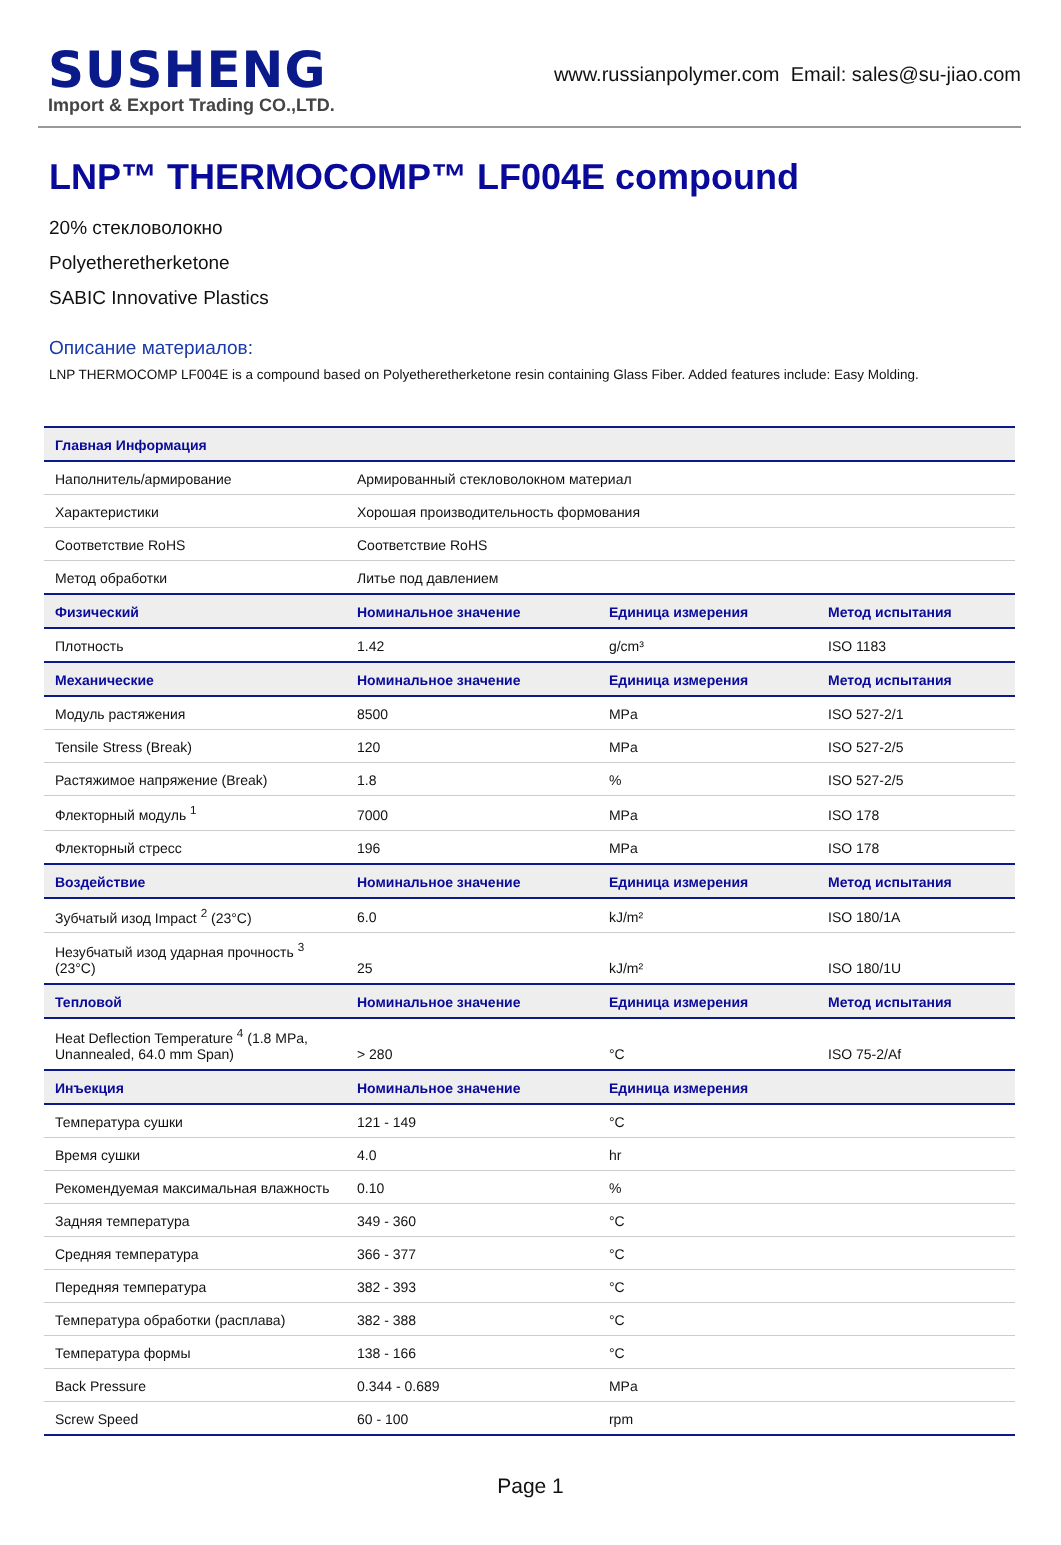SUSHENG
Import & Export Trading CO.,LTD.
www.russianpolymer.com Email: sales@su-jiao.com
LNP™ THERMOCOMP™ LF004E compound
20% стекловолокно
Polyetheretherketone
SABIC Innovative Plastics
Описание материалов:
LNP THERMOCOMP LF004E is a compound based on Polyetheretherketone resin containing Glass Fiber. Added features include: Easy Molding.
| Главная Информация | | | |
| --- | --- | --- | --- |
| Наполнитель/армирование | Армированный стекловолокном материал | | |
| Характеристики | Хорошая производительность формования | | |
| Соответствие RoHS | Соответствие RoHS | | |
| Метод обработки | Литье под давлением | | |
| Физический | Номинальное значение | Единица измерения | Метод испытания |
| Плотность | 1.42 | g/cm³ | ISO 1183 |
| Механические | Номинальное значение | Единица измерения | Метод испытания |
| Модуль растяжения | 8500 | MPa | ISO 527-2/1 |
| Tensile Stress (Break) | 120 | MPa | ISO 527-2/5 |
| Растяжимое напряжение (Break) | 1.8 | % | ISO 527-2/5 |
| Флекторный модуль <sup>1</sup> | 7000 | MPa | ISO 178 |
| Флекторный стресс | 196 | MPa | ISO 178 |
| Воздействие | Номинальное значение | Единица измерения | Метод испытания |
| Зубчатый изод Impact <sup>2</sup> (23°C) | 6.0 | kJ/m² | ISO 180/1A |
| Незубчатый изод ударная прочность <sup>3</sup> (23°C) | 25 | kJ/m² | ISO 180/1U |
| Тепловой | Номинальное значение | Единица измерения | Метод испытания |
| Heat Deflection Temperature <sup>4</sup> (1.8 MPa, Unannealed, 64.0 mm Span) | > 280 | °C | ISO 75-2/Af |
| Инъекция | Номинальное значение | Единица измерения | |
| Температура сушки | 121 - 149 | °C | |
| Время сушки | 4.0 | hr | |
| Рекомендуемая максимальная влажность | 0.10 | % | |
| Задняя температура | 349 - 360 | °C | |
| Средняя температура | 366 - 377 | °C | |
| Передняя температура | 382 - 393 | °C | |
| Температура обработки (расплава) | 382 - 388 | °C | |
| Температура формы | 138 - 166 | °C | |
| Back Pressure | 0.344 - 0.689 | MPa | |
| Screw Speed | 60 - 100 | rpm | |
Page 1